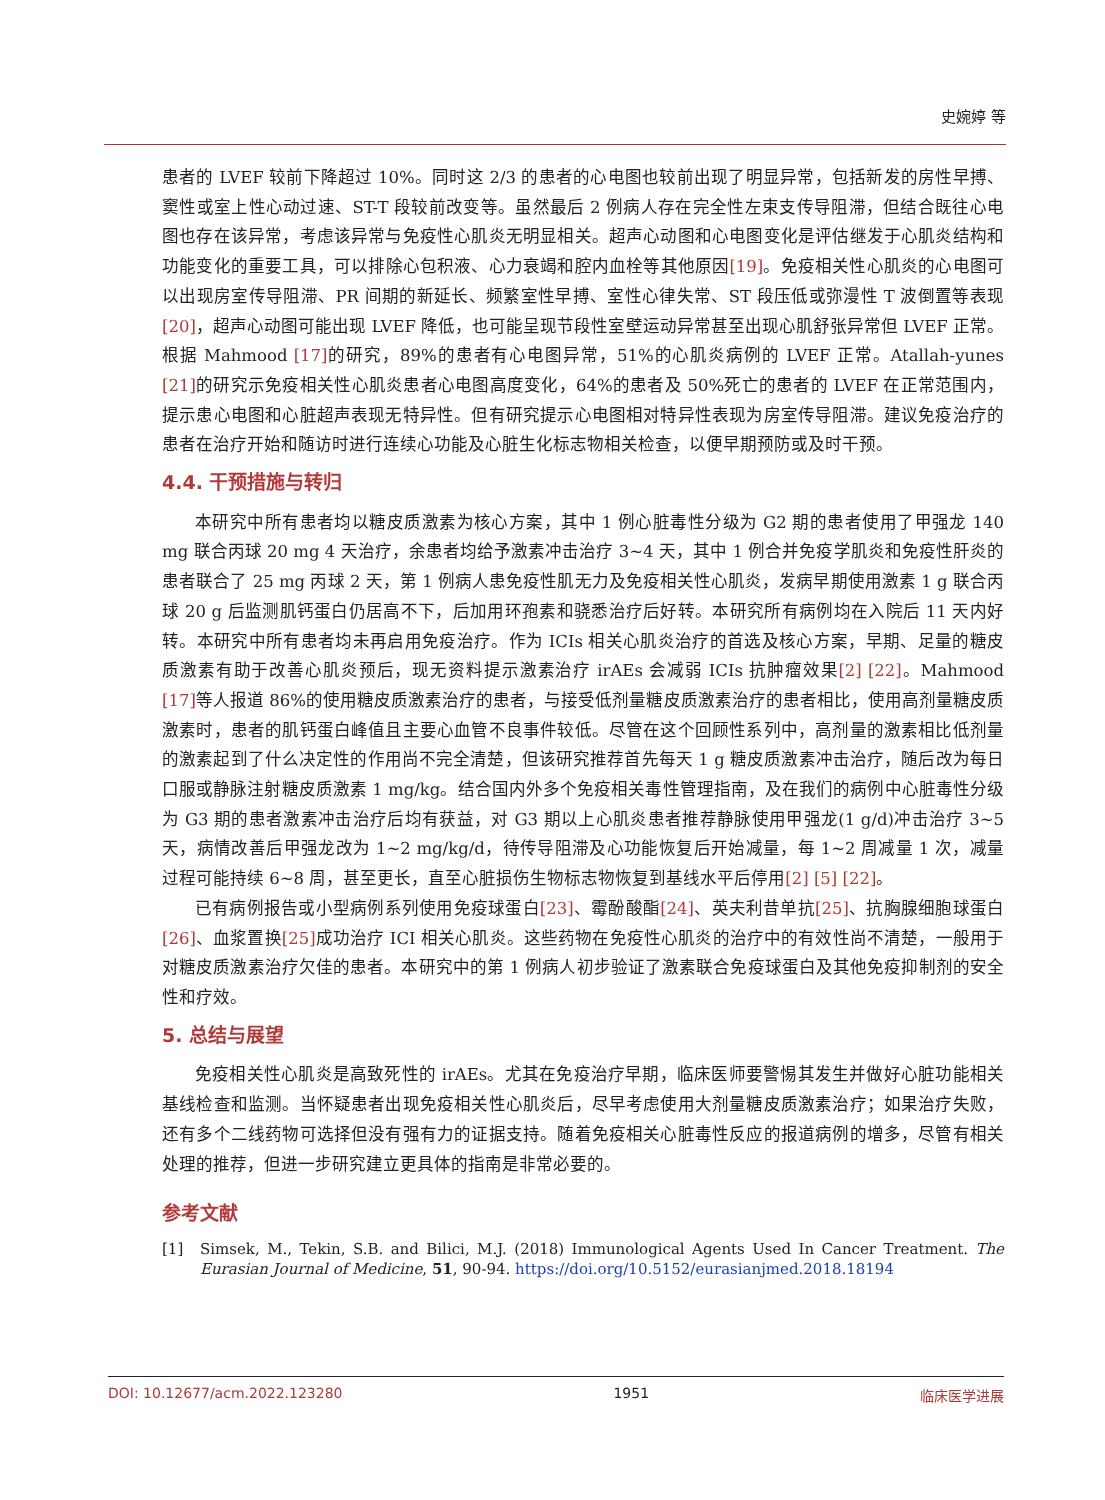史婉婷 等
患者的 LVEF 较前下降超过 10%。同时这 2/3 的患者的心电图也较前出现了明显异常，包括新发的房性早搏、窦性或室上性心动过速、ST-T 段较前改变等。虽然最后 2 例病人存在完全性左束支传导阻滞，但结合既往心电图也存在该异常，考虑该异常与免疫性心肌炎无明显相关。超声心动图和心电图变化是评估继发于心肌炎结构和功能变化的重要工具，可以排除心包积液、心力衰竭和腔内血栓等其他原因[19]。免疫相关性心肌炎的心电图可以出现房室传导阻滞、PR 间期的新延长、频繁室性早搏、室性心律失常、ST 段压低或弥漫性 T 波倒置等表现[20]，超声心动图可能出现 LVEF 降低，也可能呈现节段性室壁运动异常甚至出现心肌舒张异常但 LVEF 正常。根据 Mahmood [17] 的研究，89%的患者有心电图异常，51%的心肌炎病例的 LVEF 正常。Atallah-yunes [21] 的研究示免疫相关性心肌炎患者心电图高度变化，64%的患者及 50%死亡的患者的 LVEF 在正常范围内，提示患心电图和心脏超声表现无特异性。但有研究提示心电图相对特异性表现为房室传导阻滞。建议免疫治疗的患者在治疗开始和随访时进行连续心功能及心脏生化标志物相关检查，以便早期预防或及时干预。
4.4. 干预措施与转归
本研究中所有患者均以糖皮质激素为核心方案，其中 1 例心脏毒性分级为 G2 期的患者使用了甲强龙 140 mg 联合丙球 20 mg 4 天治疗，余患者均给予激素冲击治疗 3~4 天，其中 1 例合并免疫学肌炎和免疫性肝炎的患者联合了 25 mg 丙球 2 天，第 1 例病人患免疫性肌无力及免疫相关性心肌炎，发病早期使用激素 1 g 联合丙球 20 g 后监测肌钙蛋白仍居高不下，后加用环孢素和骁悉治疗后好转。本研究所有病例均在入院后 11 天内好转。本研究中所有患者均未再启用免疫治疗。作为 ICIs 相关心肌炎治疗的首选及核心方案，早期、足量的糖皮质激素有助于改善心肌炎预后，现无资料提示激素治疗 irAEs 会减弱 ICIs 抗肿瘤效果[2] [22]。Mahmood [17] 等人报道 86%的使用糖皮质激素治疗的患者，与接受低剂量糖皮质激素治疗的患者相比，使用高剂量糖皮质激素时，患者的肌钙蛋白峰值且主要心血管不良事件较低。尽管在这个回顾性系列中，高剂量的激素相比低剂量的激素起到了什么决定性的作用尚不完全清楚，但该研究推荐首先每天 1 g 糖皮质激素冲击治疗，随后改为每日口服或静脉注射糖皮质激素 1 mg/kg。结合国内外多个免疫相关毒性管理指南，及在我们的病例中心脏毒性分级为 G3 期的患者激素冲击治疗后均有获益，对 G3 期以上心肌炎患者推荐静脉使用甲强龙(1 g/d)冲击治疗 3~5 天，病情改善后甲强龙改为 1~2 mg/kg/d，待传导阻滞及心功能恢复后开始减量，每 1~2 周减量 1 次，减量过程可能持续 6~8 周，甚至更长，直至心脏损伤生物标志物恢复到基线水平后停用[2] [5] [22]。
已有病例报告或小型病例系列使用免疫球蛋白[23]、霉酚酸酯[24]、英夫利昔单抗[25]、抗胸腺细胞球蛋白[26]、血浆置换[25] 成功治疗 ICI 相关心肌炎。这些药物在免疫性心肌炎的治疗中的有效性尚不清楚，一般用于对糖皮质激素治疗欠佳的患者。本研究中的第 1 例病人初步验证了激素联合免疫球蛋白及其他免疫抑制剂的安全性和疗效。
5. 总结与展望
免疫相关性心肌炎是高致死性的 irAEs。尤其在免疫治疗早期，临床医师要警惕其发生并做好心脏功能相关基线检查和监测。当怀疑患者出现免疫相关性心肌炎后，尽早考虑使用大剂量糖皮质激素治疗；如果治疗失败，还有多个二线药物可选择但没有强有力的证据支持。随着免疫相关心脏毒性反应的报道病例的增多，尽管有相关处理的推荐，但进一步研究建立更具体的指南是非常必要的。
参考文献
[1] Simsek, M., Tekin, S.B. and Bilici, M.J. (2018) Immunological Agents Used In Cancer Treatment. The Eurasian Journal of Medicine, 51, 90-94. https://doi.org/10.5152/eurasianjmed.2018.18194
DOI: 10.12677/acm.2022.123280 1951 临床医学进展